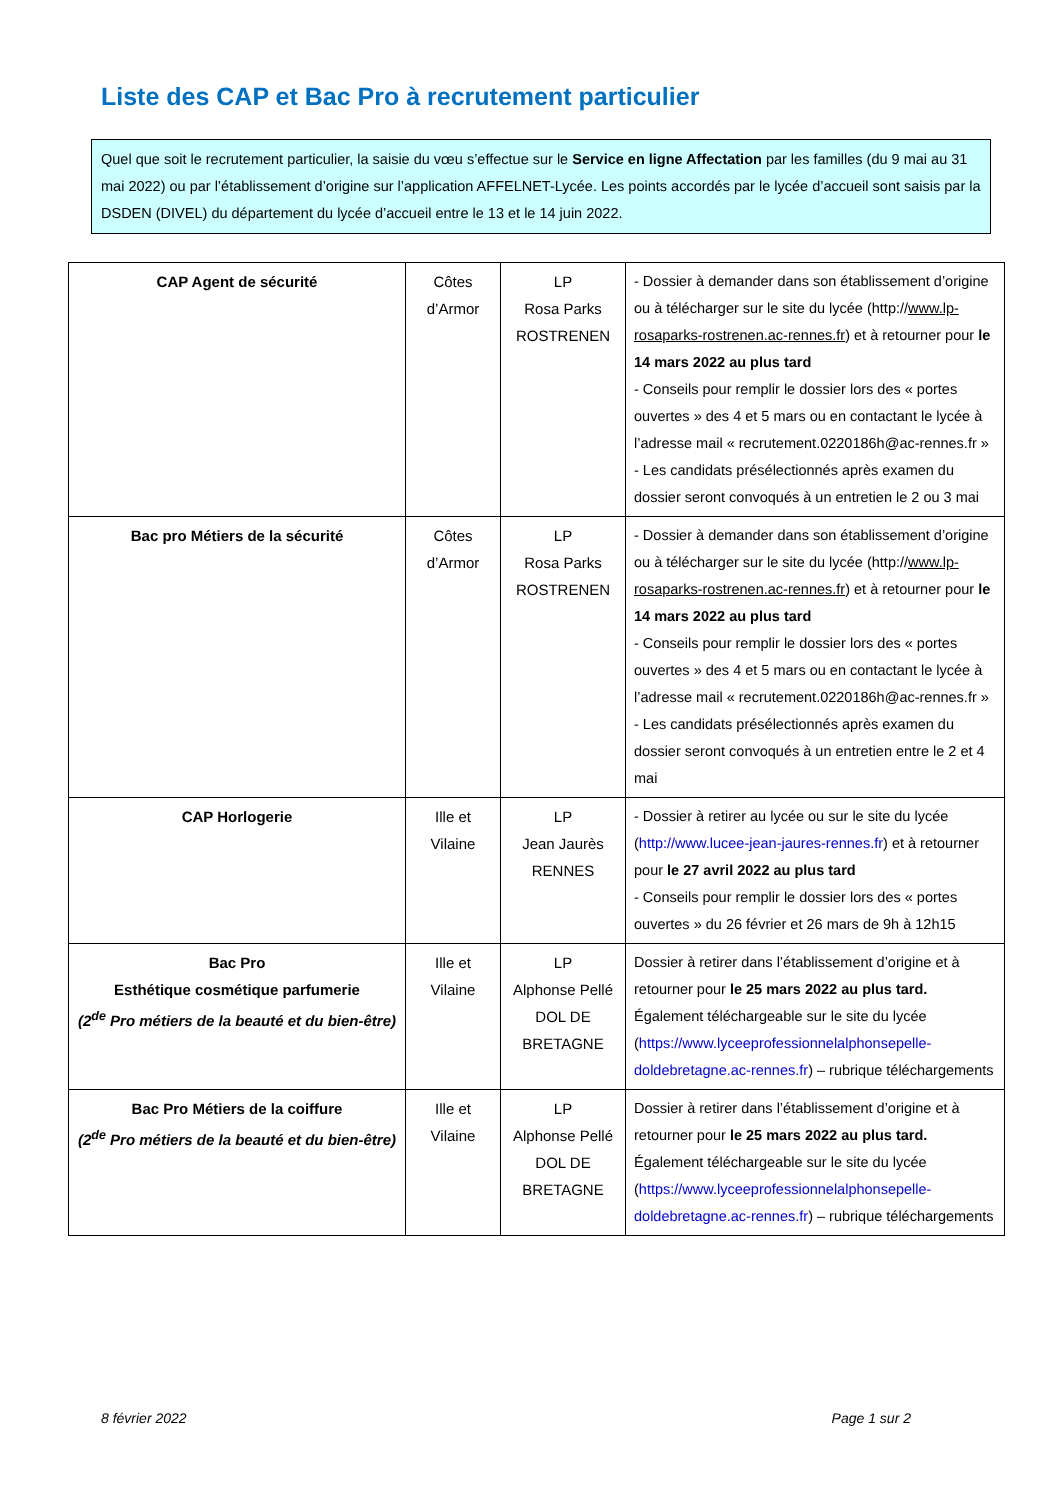Liste des CAP et Bac Pro à recrutement particulier
Quel que soit le recrutement particulier, la saisie du vœu s’effectue sur le Service en ligne Affectation par les familles (du 9 mai au 31 mai 2022) ou par l’établissement d’origine sur l’application AFFELNET-Lycée. Les points accordés par le lycée d’accueil sont saisis par la DSDEN (DIVEL) du département du lycée d’accueil entre le 13 et le 14 juin 2022.
| CAP Agent de sécurité | Côtes d’Armor | LP Rosa Parks ROSTRENEN | - Dossier à demander dans son établissement d’origine ou à télécharger sur le site du lycée (http:// www.lp-rosaparks-rostrenen.ac-rennes.fr ) et à retourner pour le 14 mars 2022 au plus tard - Conseils pour remplir le dossier lors des « portes ouvertes » des 4 et 5 mars ou en contactant le lycée à l’adresse mail « recrutement.0220186h@ac-rennes.fr » - Les candidats présélectionnés après examen du dossier seront convoqués à un entretien le 2 ou 3 mai |
| Bac pro Métiers de la sécurité | Côtes d’Armor | LP Rosa Parks ROSTRENEN | - Dossier à demander dans son établissement d’origine ou à télécharger sur le site du lycée (http:// www.lp-rosaparks-rostrenen.ac-rennes.fr ) et à retourner pour le 14 mars 2022 au plus tard - Conseils pour remplir le dossier lors des « portes ouvertes » des 4 et 5 mars ou en contactant le lycée à l’adresse mail « recrutement.0220186h@ac-rennes.fr » - Les candidats présélectionnés après examen du dossier seront convoqués à un entretien entre le 2 et 4 mai |
| CAP Horlogerie | Ille et Vilaine | LP Jean Jaurès RENNES | - Dossier à retirer au lycée ou sur le site du lycée ( http://www.lucee-jean-jaures-rennes.fr ) et à retourner pour le 27 avril 2022 au plus tard - Conseils pour remplir le dossier lors des « portes ouvertes » du 26 février et 26 mars de 9h à 12h15 |
| Bac Pro Esthétique cosmétique parfumerie (2<sup>de</sup> Pro métiers de la beauté et du bien-être) | Ille et Vilaine | LP Alphonse Pellé DOL DE BRETAGNE | Dossier à retirer dans l’établissement d’origine et à retourner pour le 25 mars 2022 au plus tard. Également téléchargeable sur le site du lycée ( https://www.lyceeprofessionnelalphonsepelle-doldebretagne.ac-rennes.fr ) – rubrique téléchargements |
| Bac Pro Métiers de la coiffure (2<sup>de</sup> Pro métiers de la beauté et du bien-être) | Ille et Vilaine | LP Alphonse Pellé DOL DE BRETAGNE | Dossier à retirer dans l’établissement d’origine et à retourner pour le 25 mars 2022 au plus tard. Également téléchargeable sur le site du lycée ( https://www.lyceeprofessionnelalphonsepelle-doldebretagne.ac-rennes.fr ) – rubrique téléchargements |
8 février 2022 Page 1 sur 2